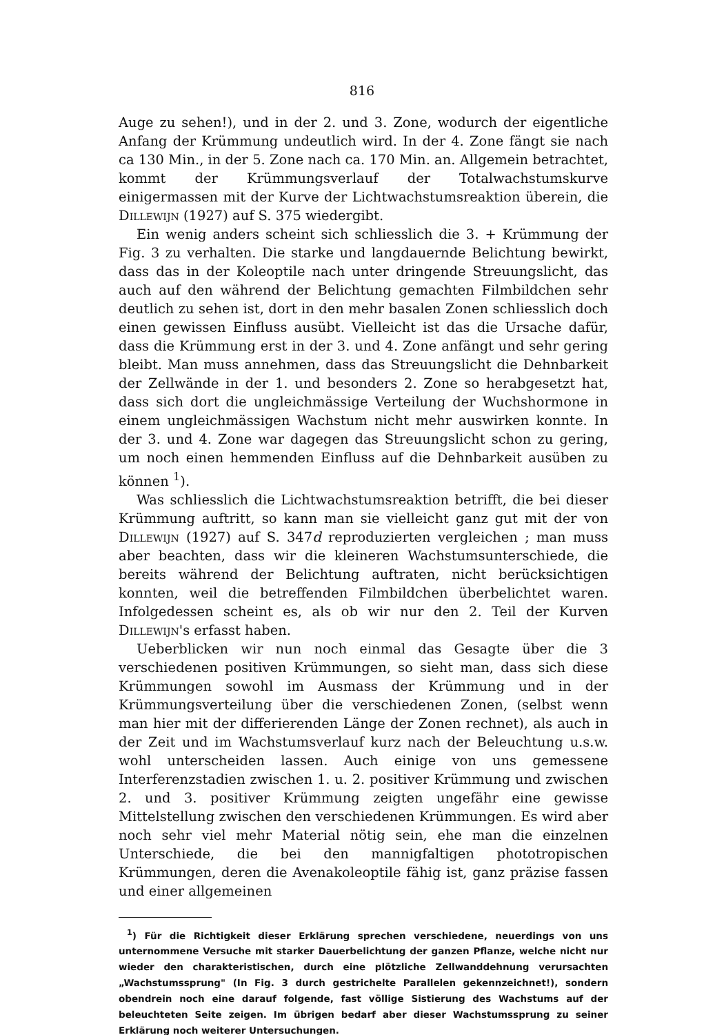816
Auge zu sehen!), und in der 2. und 3. Zone, wodurch der eigentliche Anfang der Krümmung undeutlich wird. In der 4. Zone fängt sie nach ca 130 Min., in der 5. Zone nach ca. 170 Min. an. Allgemein betrachtet, kommt der Krümmungsverlauf der Totalwachstumskurve einigermassen mit der Kurve der Lichtwachstumsreaktion überein, die Dillewijn (1927) auf S. 375 wiedergibt.
Ein wenig anders scheint sich schliesslich die 3. + Krümmung der Fig. 3 zu verhalten. Die starke und langdauernde Belichtung bewirkt, dass das in der Koleoptile nach unter dringende Streuungslicht, das auch auf den während der Belichtung gemachten Filmbildchen sehr deutlich zu sehen ist, dort in den mehr basalen Zonen schliesslich doch einen gewissen Einfluss ausübt. Vielleicht ist das die Ursache dafür, dass die Krümmung erst in der 3. und 4. Zone anfängt und sehr gering bleibt. Man muss annehmen, dass das Streuungslicht die Dehnbarkeit der Zellwände in der 1. und besonders 2. Zone so herabgesetzt hat, dass sich dort die ungleichmässige Verteilung der Wuchshormone in einem ungleichmässigen Wachstum nicht mehr auswirken konnte. In der 3. und 4. Zone war dagegen das Streuungslicht schon zu gering, um noch einen hemmenden Einfluss auf die Dehnbarkeit ausüben zu können <sup>1</sup>).
Was schliesslich die Lichtwachstumsreaktion betrifft, die bei dieser Krümmung auftritt, so kann man sie vielleicht ganz gut mit der von Dillewijn (1927) auf S. 347d reproduzierten vergleichen ; man muss aber beachten, dass wir die kleineren Wachstumsunterschiede, die bereits während der Belichtung auftraten, nicht berücksichtigen konnten, weil die betreffenden Filmbildchen überbelichtet waren. Infolgedessen scheint es, als ob wir nur den 2. Teil der Kurven Dillewijn's erfasst haben.
Ueberblicken wir nun noch einmal das Gesagte über die 3 verschiedenen positiven Krümmungen, so sieht man, dass sich diese Krümmungen sowohl im Ausmass der Krümmung und in der Krümmungsverteilung über die verschiedenen Zonen, (selbst wenn man hier mit der differierenden Länge der Zonen rechnet), als auch in der Zeit und im Wachstumsverlauf kurz nach der Beleuchtung u.s.w. wohl unterscheiden lassen. Auch einige von uns gemessene Interferenzstadien zwischen 1. u. 2. positiver Krümmung und zwischen 2. und 3. positiver Krümmung zeigten ungefähr eine gewisse Mittelstellung zwischen den verschiedenen Krümmungen. Es wird aber noch sehr viel mehr Material nötig sein, ehe man die einzelnen Unterschiede, die bei den mannigfaltigen phototropischen Krümmungen, deren die Avenakoleoptile fähig ist, ganz präzise fassen und einer allgemeinen
<sup>1</sup>) Für die Richtigkeit dieser Erklärung sprechen verschiedene, neuerdings von uns unternommene Versuche mit starker Dauerbelichtung der ganzen Pflanze, welche nicht nur wieder den charakteristischen, durch eine plötzliche Zellwanddehnung verursachten „Wachstumssprung" (In Fig. 3 durch gestrichelte Parallelen gekennzeichnet!), sondern obendrein noch eine darauf folgende, fast völlige Sistierung des Wachstums auf der beleuchteten Seite zeigen. Im übrigen bedarf aber dieser Wachstumssprung zu seiner Erklärung noch weiterer Untersuchungen.